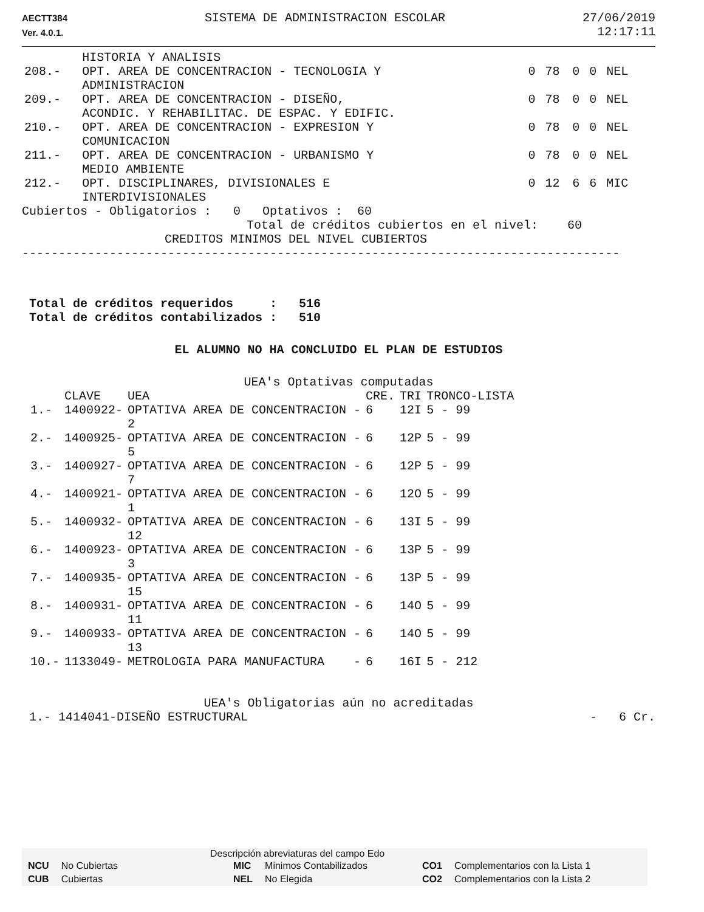AECTT384
Ver. 4.0.1.
SISTEMA DE ADMINISTRACION ESCOLAR
27/06/2019
12:17:11
| | HISTORIA Y ANALISIS | | | | | |
| 208.- | OPT. AREA DE CONCENTRACION - TECNOLOGIA Y ADMINISTRACION | 0 | 78 | 0 | 0 | NEL |
| 209.- | OPT. AREA DE CONCENTRACION - DISEÑO, ACONDIC. Y REHABILITAC. DE ESPAC. Y EDIFIC. | 0 | 78 | 0 | 0 | NEL |
| 210.- | OPT. AREA DE CONCENTRACION - EXPRESION Y COMUNICACION | 0 | 78 | 0 | 0 | NEL |
| 211.- | OPT. AREA DE CONCENTRACION - URBANISMO Y MEDIO AMBIENTE | 0 | 78 | 0 | 0 | NEL |
| 212.- | OPT. DISCIPLINARES, DIVISIONALES E INTERDIVISIONALES | 0 | 12 | 6 | 6 | MIC |
Cubiertos - Obligatorios : 0 Optativos : 60
Total de créditos cubiertos en el nivel: 60
CREDITOS MINIMOS DEL NIVEL CUBIERTOS
----------------------------------------------------------------------------------
Total de créditos requeridos : 516 Total de créditos contabilizados : 510
EL ALUMNO NO HA CONCLUIDO EL PLAN DE ESTUDIOS
UEA's Optativas computadas
| | CLAVE | UEA | CRE. | TRI | TRONCO-LISTA |
| --- | --- | --- | --- | --- | --- |
| 1.- | 1400922- | OPTATIVA AREA DE CONCENTRACION - 2 | 6 | 12I | 5 - 99 |
| 2.- | 1400925- | OPTATIVA AREA DE CONCENTRACION - 5 | 6 | 12P | 5 - 99 |
| 3.- | 1400927- | OPTATIVA AREA DE CONCENTRACION - 7 | 6 | 12P | 5 - 99 |
| 4.- | 1400921- | OPTATIVA AREA DE CONCENTRACION - 1 | 6 | 12O | 5 - 99 |
| 5.- | 1400932- | OPTATIVA AREA DE CONCENTRACION - 12 | 6 | 13I | 5 - 99 |
| 6.- | 1400923- | OPTATIVA AREA DE CONCENTRACION - 3 | 6 | 13P | 5 - 99 |
| 7.- | 1400935- | OPTATIVA AREA DE CONCENTRACION - 15 | 6 | 13P | 5 - 99 |
| 8.- | 1400931- | OPTATIVA AREA DE CONCENTRACION - 11 | 6 | 14O | 5 - 99 |
| 9.- | 1400933- | OPTATIVA AREA DE CONCENTRACION - 13 | 6 | 14O | 5 - 99 |
| 10.- | 1133049- | METROLOGIA PARA MANUFACTURA - | 6 | 16I | 5 - 212 |
UEA's Obligatorias aún no acreditadas
1.- 1414041-DISEÑO ESTRUCTURAL - 6 Cr.
Descripción abreviaturas del campo Edo
| NCU | No Cubiertas | MIC | Minimos Contabilizados | CO1 | Complementarios con la Lista 1 |
| CUB | Cubiertas | NEL | No Elegida | CO2 | Complementarios con la Lista 2 |